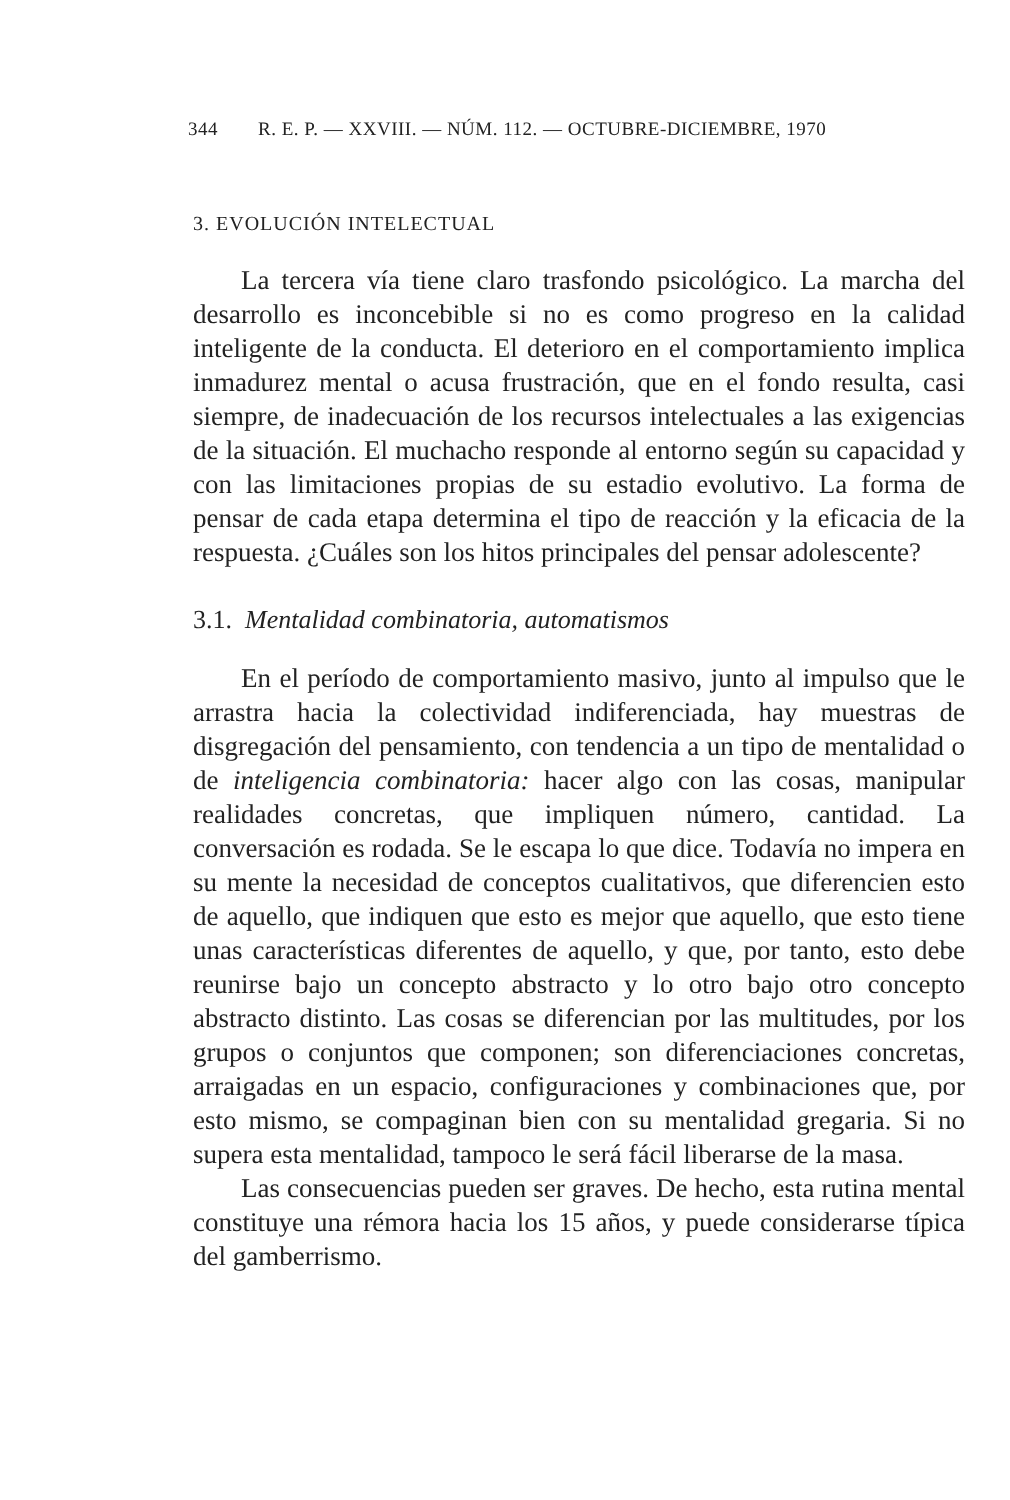344 R. E. P. — XXVIII. — NÚM. 112. — OCTUBRE-DICIEMBRE, 1970
3. EVOLUCIÓN INTELECTUAL
La tercera vía tiene claro trasfondo psicológico. La marcha del desarrollo es inconcebible si no es como progreso en la calidad inteligente de la conducta. El deterioro en el comportamiento implica inmadurez mental o acusa frustración, que en el fondo resulta, casi siempre, de inadecuación de los recursos intelectuales a las exigencias de la situación. El muchacho responde al entorno según su capacidad y con las limitaciones propias de su estadio evolutivo. La forma de pensar de cada etapa determina el tipo de reacción y la eficacia de la respuesta. ¿Cuáles son los hitos principales del pensar adolescente?
3.1. Mentalidad combinatoria, automatismos
En el período de comportamiento masivo, junto al impulso que le arrastra hacia la colectividad indiferenciada, hay muestras de disgregación del pensamiento, con tendencia a un tipo de mentalidad o de inteligencia combinatoria: hacer algo con las cosas, manipular realidades concretas, que impliquen número, cantidad. La conversación es rodada. Se le escapa lo que dice. Todavía no impera en su mente la necesidad de conceptos cualitativos, que diferencien esto de aquello, que indiquen que esto es mejor que aquello, que esto tiene unas características diferentes de aquello, y que, por tanto, esto debe reunirse bajo un concepto abstracto y lo otro bajo otro concepto abstracto distinto. Las cosas se diferencian por las multitudes, por los grupos o conjuntos que componen; son diferenciaciones concretas, arraigadas en un espacio, configuraciones y combinaciones que, por esto mismo, se compaginan bien con su mentalidad gregaria. Si no supera esta mentalidad, tampoco le será fácil liberarse de la masa.
Las consecuencias pueden ser graves. De hecho, esta rutina mental constituye una rémora hacia los 15 años, y puede considerarse típica del gamberrismo.